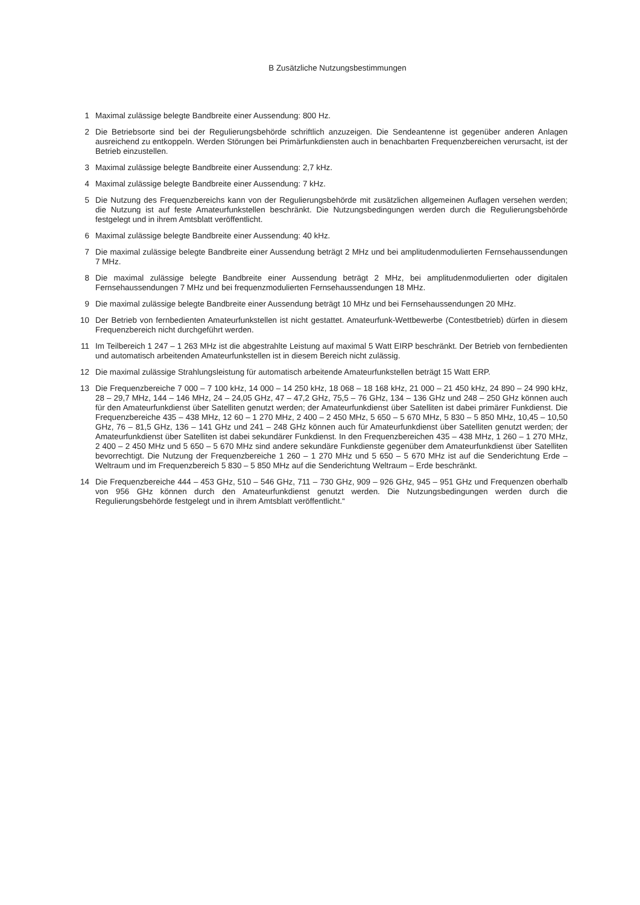B Zusätzliche Nutzungsbestimmungen
1 Maximal zulässige belegte Bandbreite einer Aussendung: 800 Hz.
2 Die Betriebsorte sind bei der Regulierungsbehörde schriftlich anzuzeigen. Die Sendeantenne ist gegenüber anderen Anlagen ausreichend zu entkoppeln. Werden Störungen bei Primärfunkdiensten auch in benachbarten Frequenzbereichen verursacht, ist der Betrieb einzustellen.
3 Maximal zulässige belegte Bandbreite einer Aussendung: 2,7 kHz.
4 Maximal zulässige belegte Bandbreite einer Aussendung: 7 kHz.
5 Die Nutzung des Frequenzbereichs kann von der Regulierungsbehörde mit zusätzlichen allgemeinen Auflagen versehen werden; die Nutzung ist auf feste Amateurfunkstellen beschränkt. Die Nutzungsbedingungen werden durch die Regulierungsbehörde festgelegt und in ihrem Amtsblatt veröffentlicht.
6 Maximal zulässige belegte Bandbreite einer Aussendung: 40 kHz.
7 Die maximal zulässige belegte Bandbreite einer Aussendung beträgt 2 MHz und bei amplitudenmodulierten Fernsehaussendungen 7 MHz.
8 Die maximal zulässige belegte Bandbreite einer Aussendung beträgt 2 MHz, bei amplitudenmodulierten oder digitalen Fernsehaussendungen 7 MHz und bei frequenzmodulierten Fernsehaussendungen 18 MHz.
9 Die maximal zulässige belegte Bandbreite einer Aussendung beträgt 10 MHz und bei Fernsehaussendungen 20 MHz.
10 Der Betrieb von fernbedienten Amateurfunkstellen ist nicht gestattet. Amateurfunk-Wettbewerbe (Contestbetrieb) dürfen in diesem Frequenzbereich nicht durchgeführt werden.
11 Im Teilbereich 1 247 – 1 263 MHz ist die abgestrahlte Leistung auf maximal 5 Watt EIRP beschränkt. Der Betrieb von fernbedienten und automatisch arbeitenden Amateurfunkstellen ist in diesem Bereich nicht zulässig.
12 Die maximal zulässige Strahlungsleistung für automatisch arbeitende Amateurfunkstellen beträgt 15 Watt ERP.
13 Die Frequenzbereiche 7 000 – 7 100 kHz, 14 000 – 14 250 kHz, 18 068 – 18 168 kHz, 21 000 – 21 450 kHz, 24 890 – 24 990 kHz, 28 – 29,7 MHz, 144 – 146 MHz, 24 – 24,05 GHz, 47 – 47,2 GHz, 75,5 – 76 GHz, 134 – 136 GHz und 248 – 250 GHz können auch für den Amateurfunkdienst über Satelliten genutzt werden; der Amateurfunkdienst über Satelliten ist dabei primärer Funkdienst. Die Frequenzbereiche 435 – 438 MHz, 12 60 – 1 270 MHz, 2 400 – 2 450 MHz, 5 650 – 5 670 MHz, 5 830 – 5 850 MHz, 10,45 – 10,50 GHz, 76 – 81,5 GHz, 136 – 141 GHz und 241 – 248 GHz können auch für Amateurfunkdienst über Satelliten genutzt werden; der Amateurfunkdienst über Satelliten ist dabei sekundärer Funkdienst. In den Frequenzbereichen 435 – 438 MHz, 1 260 – 1 270 MHz, 2 400 – 2 450 MHz und 5 650 – 5 670 MHz sind andere sekundäre Funkdienste gegenüber dem Amateurfunkdienst über Satelliten bevorrechtigt. Die Nutzung der Frequenzbereiche 1 260 – 1 270 MHz und 5 650 – 5 670 MHz ist auf die Senderichtung Erde – Weltraum und im Frequenzbereich 5 830 – 5 850 MHz auf die Senderichtung Weltraum – Erde beschränkt.
14 Die Frequenzbereiche 444 – 453 GHz, 510 – 546 GHz, 711 – 730 GHz, 909 – 926 GHz, 945 – 951 GHz und Frequenzen oberhalb von 956 GHz können durch den Amateurfunkdienst genutzt werden. Die Nutzungsbedingungen werden durch die Regulierungsbehörde festgelegt und in ihrem Amtsblatt veröffentlicht.“